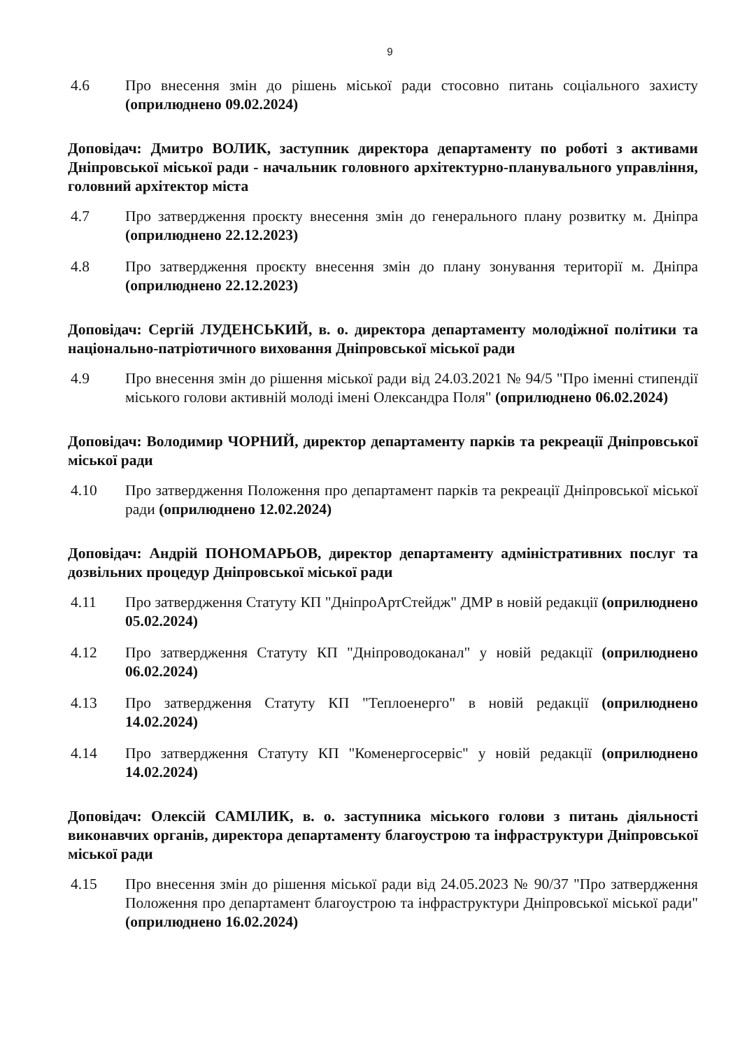9
4.6 Про внесення змін до рішень міської ради стосовно питань соціального захисту (оприлюднено 09.02.2024)
Доповідач: Дмитро ВОЛИК, заступник директора департаменту по роботі з активами Дніпровської міської ради - начальник головного архітектурно-планувального управління, головний архітектор міста
4.7 Про затвердження проєкту внесення змін до генерального плану розвитку м. Дніпра (оприлюднено 22.12.2023)
4.8 Про затвердження проєкту внесення змін до плану зонування території м. Дніпра (оприлюднено 22.12.2023)
Доповідач: Сергій ЛУДЕНСЬКИЙ, в. о. директора департаменту молодіжної політики та національно-патріотичного виховання Дніпровської міської ради
4.9 Про внесення змін до рішення міської ради від 24.03.2021 № 94/5 "Про іменні стипендії міського голови активній молоді імені Олександра Поля" (оприлюднено 06.02.2024)
Доповідач: Володимир ЧОРНИЙ, директор департаменту парків та рекреації Дніпровської міської ради
4.10 Про затвердження Положення про департамент парків та рекреації Дніпровської міської ради (оприлюднено 12.02.2024)
Доповідач: Андрій ПОНОМАРЬОВ, директор департаменту адміністративних послуг та дозвільних процедур Дніпровської міської ради
4.11 Про затвердження Статуту КП "ДніпроАртСтейдж" ДМР в новій редакції (оприлюднено 05.02.2024)
4.12 Про затвердження Статуту КП "Дніпроводоканал" у новій редакції (оприлюднено 06.02.2024)
4.13 Про затвердження Статуту КП "Теплоенерго" в новій редакції (оприлюднено 14.02.2024)
4.14 Про затвердження Статуту КП "Коменергосервіс" у новій редакції (оприлюднено 14.02.2024)
Доповідач: Олексій САМІЛИК, в. о. заступника міського голови з питань діяльності виконавчих органів, директора департаменту благоустрою та інфраструктури Дніпровської міської ради
4.15 Про внесення змін до рішення міської ради від 24.05.2023 № 90/37 "Про затвердження Положення про департамент благоустрою та інфраструктури Дніпровської міської ради" (оприлюднено 16.02.2024)